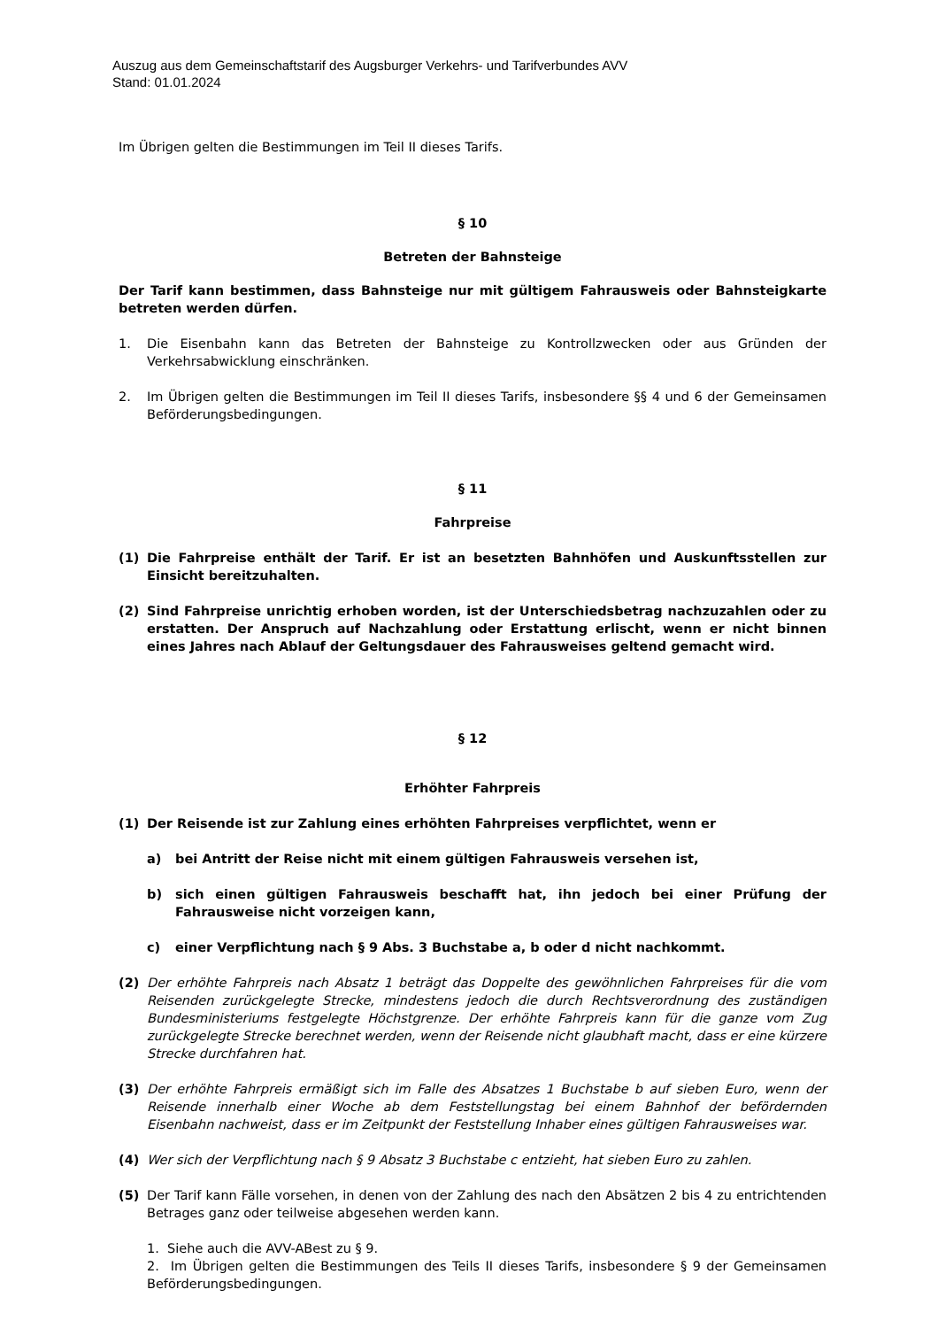Auszug aus dem Gemeinschaftstarif des Augsburger Verkehrs- und Tarifverbundes AVV
Stand: 01.01.2024
Im Übrigen gelten die Bestimmungen im Teil II dieses Tarifs.
§ 10
Betreten der Bahnsteige
Der Tarif kann bestimmen, dass Bahnsteige nur mit gültigem Fahrausweis oder Bahnsteigkarte betreten werden dürfen.
1. Die Eisenbahn kann das Betreten der Bahnsteige zu Kontrollzwecken oder aus Gründen der Verkehrsabwicklung einschränken.
2. Im Übrigen gelten die Bestimmungen im Teil II dieses Tarifs, insbesondere §§ 4 und 6 der Gemeinsamen Beförderungsbedingungen.
§ 11
Fahrpreise
(1) Die Fahrpreise enthält der Tarif. Er ist an besetzten Bahnhöfen und Auskunftsstellen zur Einsicht bereitzuhalten.
(2) Sind Fahrpreise unrichtig erhoben worden, ist der Unterschiedsbetrag nachzuzahlen oder zu erstatten. Der Anspruch auf Nachzahlung oder Erstattung erlischt, wenn er nicht binnen eines Jahres nach Ablauf der Geltungsdauer des Fahrausweises geltend gemacht wird.
§ 12
Erhöhter Fahrpreis
(1) Der Reisende ist zur Zahlung eines erhöhten Fahrpreises verpflichtet, wenn er
a) bei Antritt der Reise nicht mit einem gültigen Fahrausweis versehen ist,
b) sich einen gültigen Fahrausweis beschafft hat, ihn jedoch bei einer Prüfung der Fahrausweise nicht vorzeigen kann,
c) einer Verpflichtung nach § 9 Abs. 3 Buchstabe a, b oder d nicht nachkommt.
(2) Der erhöhte Fahrpreis nach Absatz 1 beträgt das Doppelte des gewöhnlichen Fahrpreises für die vom Reisenden zurückgelegte Strecke, mindestens jedoch die durch Rechtsverordnung des zuständigen Bundesministeriums festgelegte Höchstgrenze. Der erhöhte Fahrpreis kann für die ganze vom Zug zurückgelegte Strecke berechnet werden, wenn der Reisende nicht glaubhaft macht, dass er eine kürzere Strecke durchfahren hat.
(3) Der erhöhte Fahrpreis ermäßigt sich im Falle des Absatzes 1 Buchstabe b auf sieben Euro, wenn der Reisende innerhalb einer Woche ab dem Feststellungstag bei einem Bahnhof der befördernden Eisenbahn nachweist, dass er im Zeitpunkt der Feststellung Inhaber eines gültigen Fahrausweises war.
(4) Wer sich der Verpflichtung nach § 9 Absatz 3 Buchstabe c entzieht, hat sieben Euro zu zahlen.
(5) Der Tarif kann Fälle vorsehen, in denen von der Zahlung des nach den Absätzen 2 bis 4 zu entrichtenden Betrages ganz oder teilweise abgesehen werden kann.
1. Siehe auch die AVV-ABest zu § 9.
2. Im Übrigen gelten die Bestimmungen des Teils II dieses Tarifs, insbesondere § 9 der Gemeinsamen Beförderungsbedingungen.